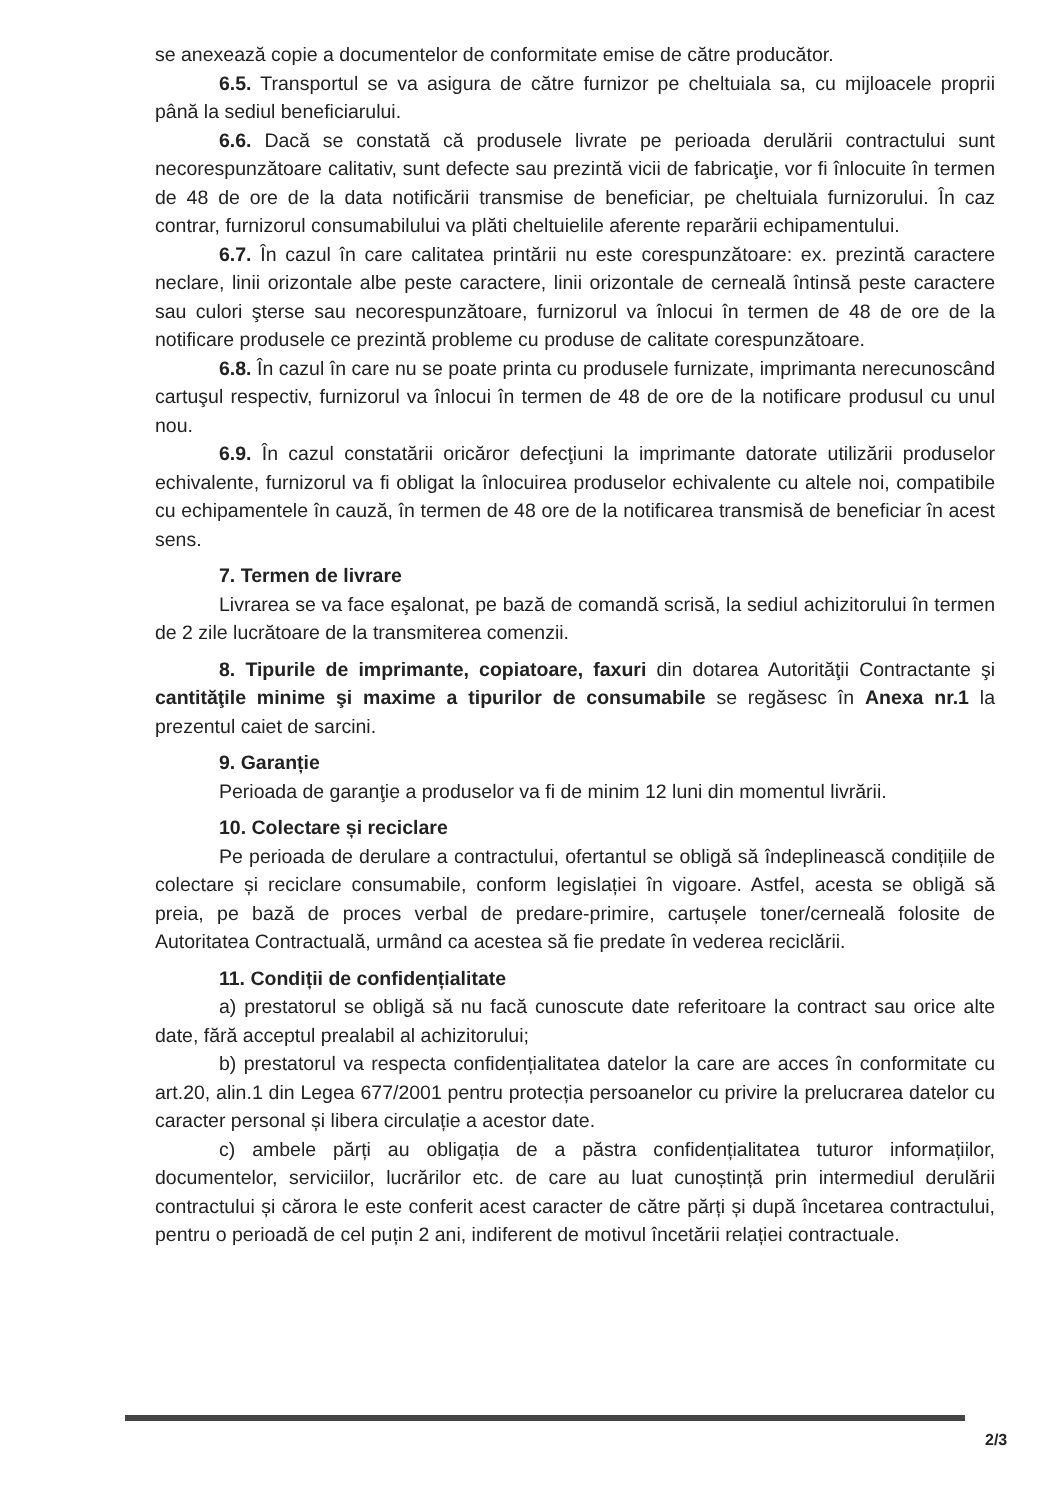se anexează copie a documentelor de conformitate emise de către producător.
6.5. Transportul se va asigura de către furnizor pe cheltuiala sa, cu mijloacele proprii până la sediul beneficiarului.
6.6. Dacă se constată că produsele livrate pe perioada derulării contractului sunt necorespunzătoare calitativ, sunt defecte sau prezintă vicii de fabricaţie, vor fi înlocuite în termen de 48 de ore de la data notificării transmise de beneficiar, pe cheltuiala furnizorului. În caz contrar, furnizorul consumabilului va plăti cheltuielile aferente reparării echipamentului.
6.7. În cazul în care calitatea printării nu este corespunzătoare: ex. prezintă caractere neclare, linii orizontale albe peste caractere, linii orizontale de cerneală întinsă peste caractere sau culori şterse sau necorespunzătoare, furnizorul va înlocui în termen de 48 de ore de la notificare produsele ce prezintă probleme cu produse de calitate corespunzătoare.
6.8. În cazul în care nu se poate printa cu produsele furnizate, imprimanta nerecunoscând cartuşul respectiv, furnizorul va înlocui în termen de 48 de ore de la notificare produsul cu unul nou.
6.9. În cazul constatării oricăror defecţiuni la imprimante datorate utilizării produselor echivalente, furnizorul va fi obligat la înlocuirea produselor echivalente cu altele noi, compatibile cu echipamentele în cauză, în termen de 48 ore de la notificarea transmisă de beneficiar în acest sens.
7. Termen de livrare
Livrarea se va face eşalonat, pe bază de comandă scrisă, la sediul achizitorului în termen de 2 zile lucrătoare de la transmiterea comenzii.
8. Tipurile de imprimante, copiatoare, faxuri din dotarea Autorităţii Contractante şi cantităţile minime şi maxime a tipurilor de consumabile se regăsesc în Anexa nr.1 la prezentul caiet de sarcini.
9. Garanție
Perioada de garanţie a produselor va fi de minim 12 luni din momentul livrării.
10. Colectare și reciclare
Pe perioada de derulare a contractului, ofertantul se obligă să îndeplinească condițiile de colectare și reciclare consumabile, conform legislației în vigoare. Astfel, acesta se obligă să preia, pe bază de proces verbal de predare-primire, cartușele toner/cerneală folosite de Autoritatea Contractuală, urmând ca acestea să fie predate în vederea reciclării.
11. Condiții de confidențialitate
a) prestatorul se obligă să nu facă cunoscute date referitoare la contract sau orice alte date, fără acceptul prealabil al achizitorului;
b) prestatorul va respecta confidențialitatea datelor la care are acces în conformitate cu art.20, alin.1 din Legea 677/2001 pentru protecția persoanelor cu privire la prelucrarea datelor cu caracter personal și libera circulație a acestor date.
c) ambele părți au obligația de a păstra confidențialitatea tuturor informațiilor, documentelor, serviciilor, lucrărilor etc. de care au luat cunoștință prin intermediul derulării contractului și cărora le este conferit acest caracter de către părți și după încetarea contractului, pentru o perioadă de cel puțin 2 ani, indiferent de motivul încetării relației contractuale.
2/3